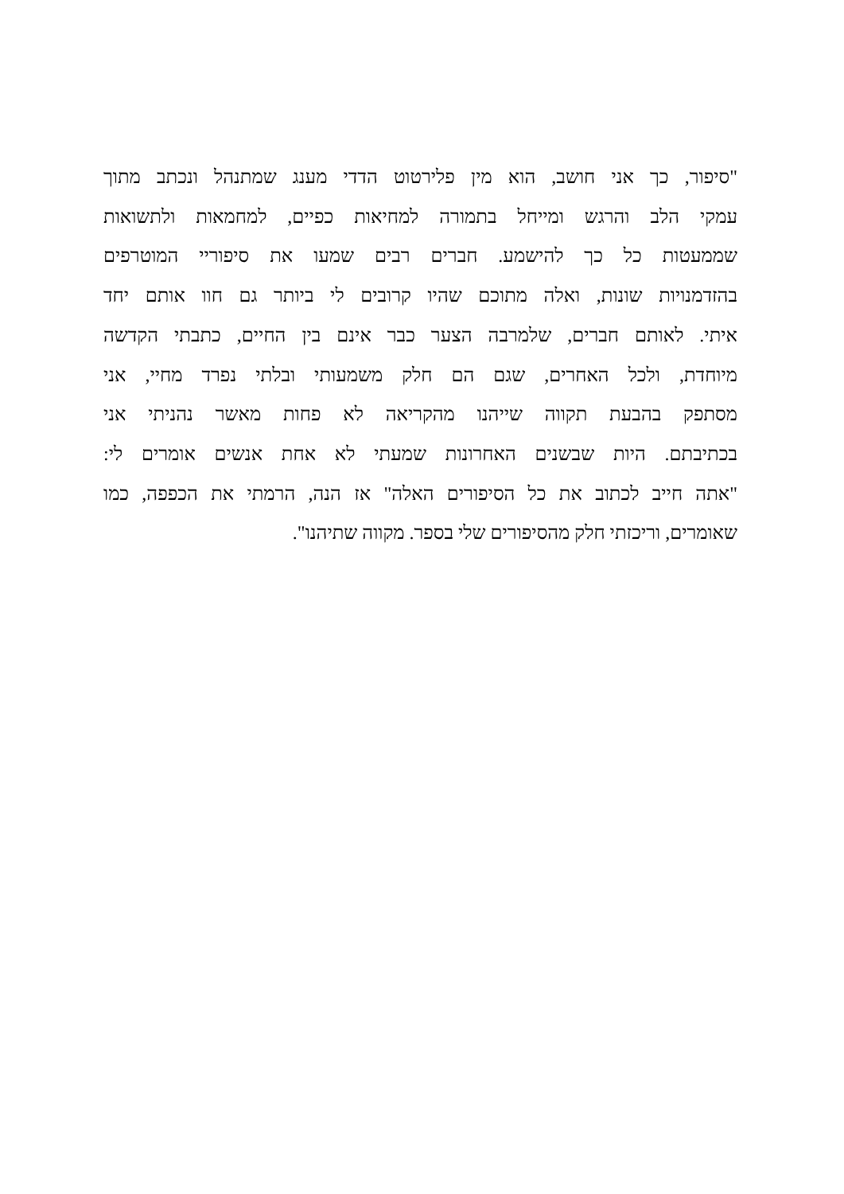"סיפור, כך אני חושב, הוא מין פלירטוט הדדי מענג שמתנהל ונכתב מתוך
עמקי הלב והרגש ומייחל בתמורה למחיאות כפיים, למחמאות ולתשואות
שממעטות כל כך להישמע. חברים רבים שמעו את סיפוריי המוטרפים
בהזדמנויות שונות, ואלה מתוכם שהיו קרובים לי ביותר גם חוו אותם יחד
איתי. לאותם חברים, שלמרבה הצער כבר אינם בין החיים, כתבתי הקדשה
מיוחדת, ולכל האחרים, שגם הם חלק משמעותי ובלתי נפרד מחיי, אני
מסתפק בהבעת תקווה שייהנו מהקריאה לא פחות מאשר נהניתי אני
בכתיבתם. היות שבשנים האחרונות שמעתי לא אחת אנשים אומרים לי:
"אתה חייב לכתוב את כל הסיפורים האלה" אז הנה, הרמתי את הכפפה, כמו
שאומרים, וריכזתי חלק מהסיפורים שלי בספר. מקווה שתיהנו".